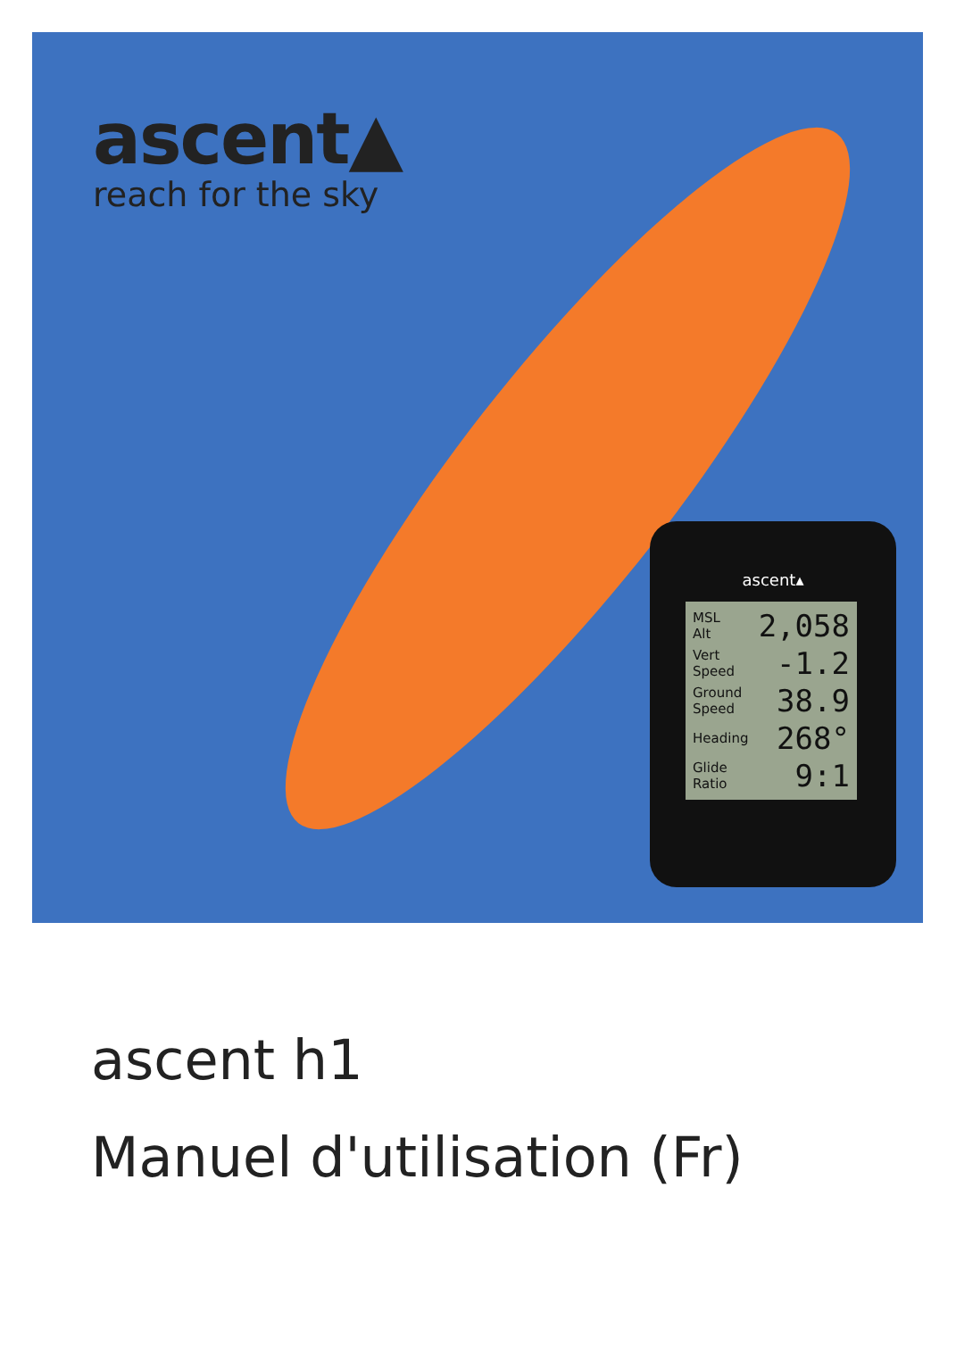ascent▲
reach for the sky
ascent▴
MSL
Alt 2,058
Vert
Speed -1.2
Ground
Speed 38.9
Heading 268°
Glide
Ratio 9:1
ascent h1
Manuel d'utilisation (Fr)